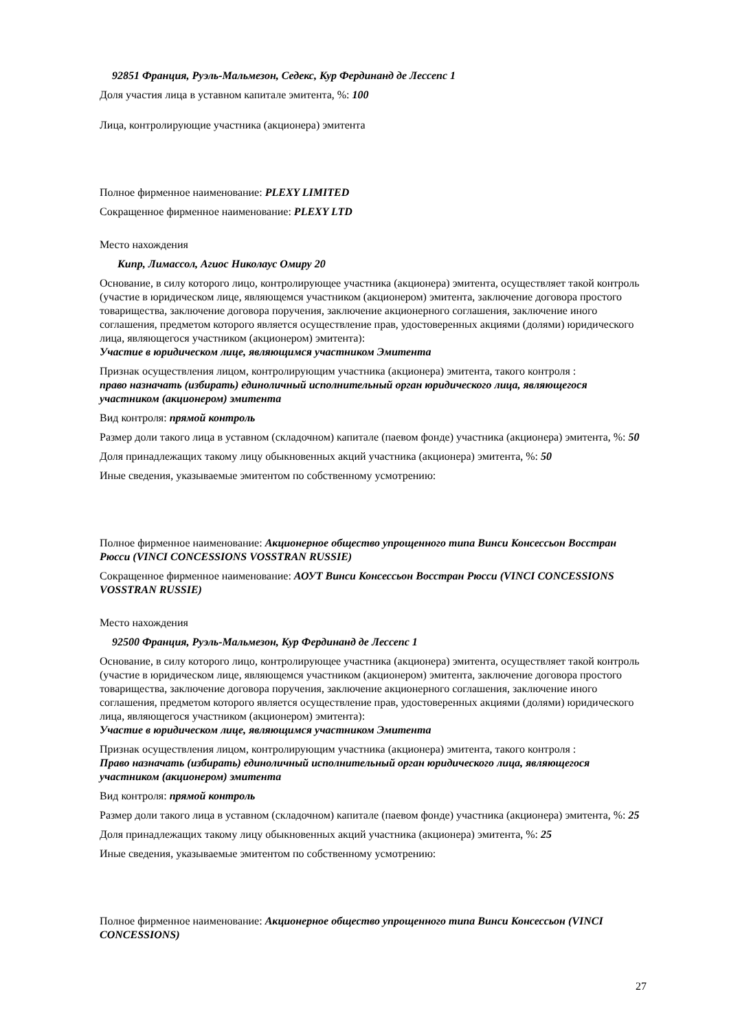92851 Франция, Руэль-Мальмезон, Седекс, Кур Фердинанд де Лессепс 1
Доля участия лица в уставном капитале эмитента, %: 100
Лица, контролирующие участника (акционера) эмитента
Полное фирменное наименование: PLEXY LIMITED
Сокращенное фирменное наименование: PLEXY LTD
Место нахождения
Кипр, Лимассол, Агиос Николаус Омиру 20
Основание, в силу которого лицо, контролирующее участника (акционера) эмитента, осуществляет такой контроль (участие в юридическом лице, являющемся участником (акционером) эмитента, заключение договора простого товарищества, заключение договора поручения, заключение акционерного соглашения, заключение иного соглашения, предметом которого является осуществление прав, удостоверенных акциями (долями) юридического лица, являющегося участником (акционером) эмитента):
Участие в юридическом лице, являющимся участником Эмитента
Признак осуществления лицом, контролирующим участника (акционера) эмитента, такого контроля :
право назначать (избирать) единоличный исполнительный орган юридического лица, являющегося участником (акционером) эмитента
Вид контроля: прямой контроль
Размер доли такого лица в уставном (складочном) капитале (паевом фонде) участника (акционера) эмитента, %: 50
Доля принадлежащих такому лицу обыкновенных акций участника (акционера) эмитента, %: 50
Иные сведения, указываемые эмитентом по собственному усмотрению:
Полное фирменное наименование: Акционерное общество упрощенного типа Винси Консессьон Восстран Рюсси (VINCI CONCESSIONS VOSSTRAN RUSSIE)
Сокращенное фирменное наименование: АОУТ Винси Консессьон Восстран Рюсси (VINCI CONCESSIONS VOSSTRAN RUSSIE)
Место нахождения
92500 Франция, Руэль-Мальмезон, Кур Фердинанд де Лессепс 1
Основание, в силу которого лицо, контролирующее участника (акционера) эмитента, осуществляет такой контроль (участие в юридическом лице, являющемся участником (акционером) эмитента, заключение договора простого товарищества, заключение договора поручения, заключение акционерного соглашения, заключение иного соглашения, предметом которого является осуществление прав, удостоверенных акциями (долями) юридического лица, являющегося участником (акционером) эмитента):
Участие в юридическом лице, являющимся участником Эмитента
Признак осуществления лицом, контролирующим участника (акционера) эмитента, такого контроля :
Право назначать (избирать) единоличный исполнительный орган юридического лица, являющегося участником (акционером) эмитента
Вид контроля: прямой контроль
Размер доли такого лица в уставном (складочном) капитале (паевом фонде) участника (акционера) эмитента, %: 25
Доля принадлежащих такому лицу обыкновенных акций участника (акционера) эмитента, %: 25
Иные сведения, указываемые эмитентом по собственному усмотрению:
Полное фирменное наименование: Акционерное общество упрощенного типа Винси Консессьон (VINCI CONCESSIONS)
27